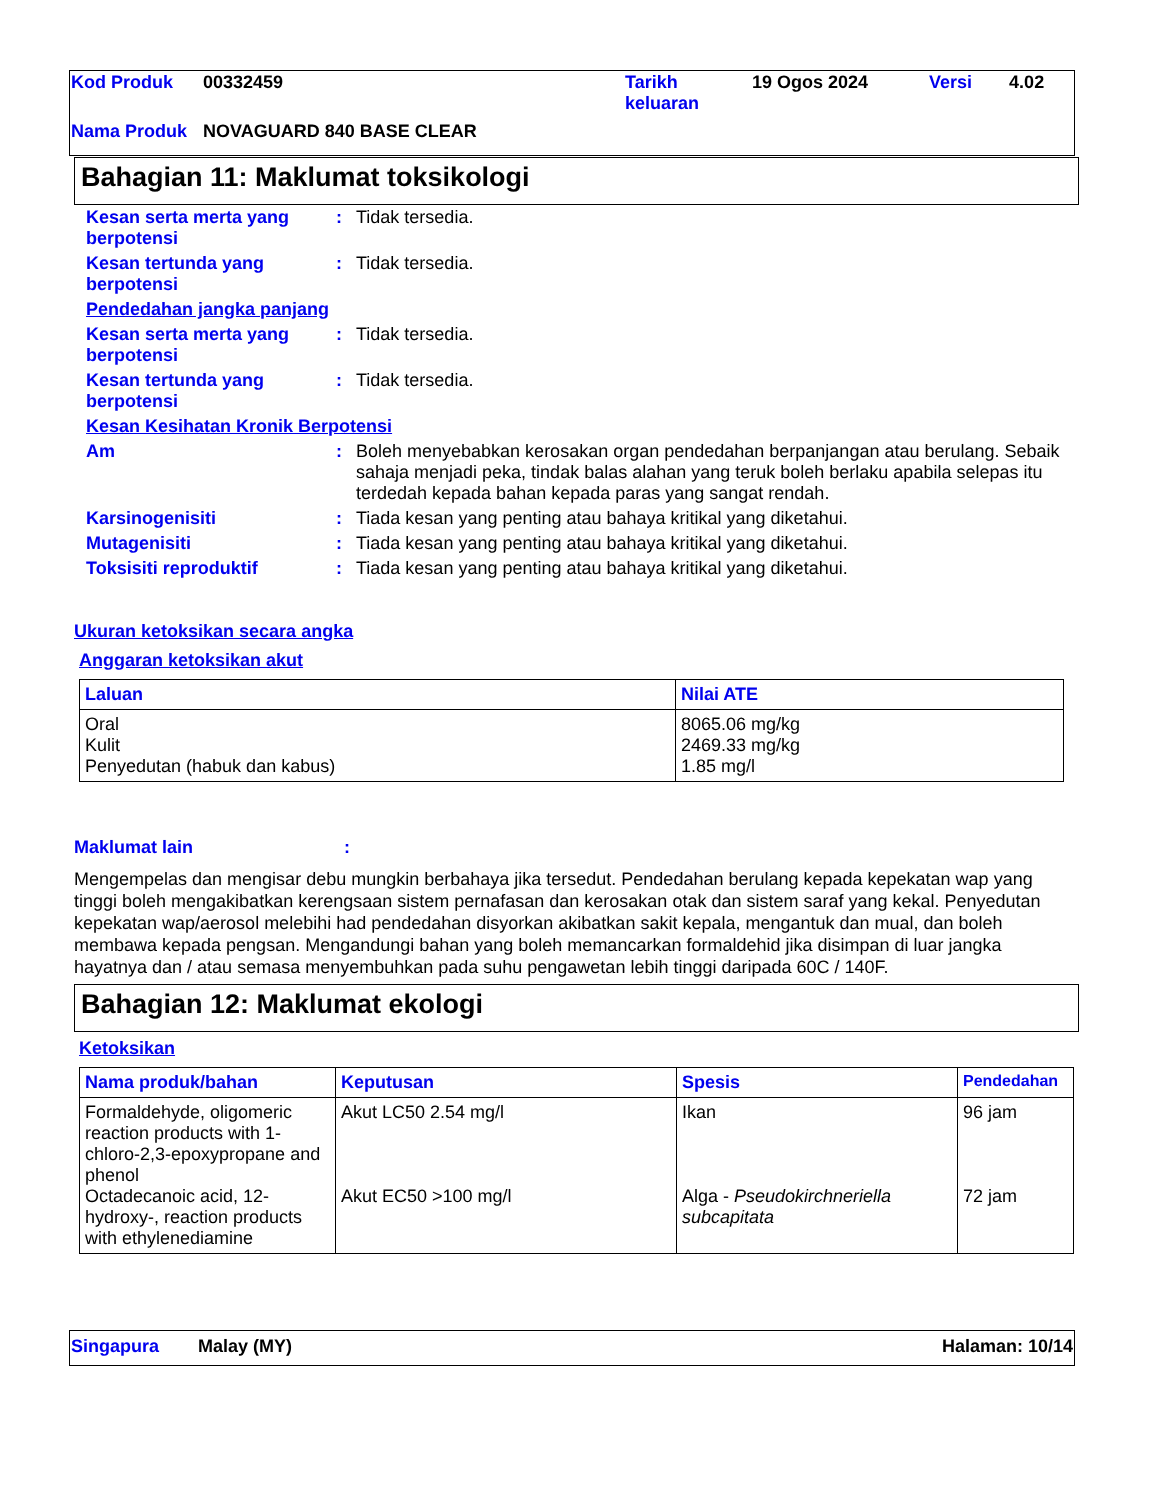| Kod Produk | 00332459 | Tarikh keluaran | 19 Ogos 2024 | Versi | 4.02 |
| Nama Produk | NOVAGUARD 840 BASE CLEAR | | | | |
Bahagian 11: Maklumat toksikologi
| Kesan serta merta yang berpotensi | : | Tidak tersedia. |
| Kesan tertunda yang berpotensi | : | Tidak tersedia. |
| Pendedahan jangka panjang | | |
| Kesan serta merta yang berpotensi | : | Tidak tersedia. |
| Kesan tertunda yang berpotensi | : | Tidak tersedia. |
| Kesan Kesihatan Kronik Berpotensi | | |
| Am | : | Boleh menyebabkan kerosakan organ pendedahan berpanjangan atau berulang. Sebaik sahaja menjadi peka, tindak balas alahan yang teruk boleh berlaku apabila selepas itu terdedah kepada bahan kepada paras yang sangat rendah. |
| Karsinogenisiti | : | Tiada kesan yang penting atau bahaya kritikal yang diketahui. |
| Mutagenisiti | : | Tiada kesan yang penting atau bahaya kritikal yang diketahui. |
| Toksisiti reproduktif | : | Tiada kesan yang penting atau bahaya kritikal yang diketahui. |
Ukuran ketoksikan secara angka
Anggaran ketoksikan akut
| Laluan | Nilai ATE |
| --- | --- |
| Oral Kulit Penyedutan (habuk dan kabus) | 8065.06 mg/kg 2469.33 mg/kg 1.85 mg/l |
Maklumat lain:
Mengempelas dan mengisar debu mungkin berbahaya jika tersedut. Pendedahan berulang kepada kepekatan wap yang tinggi boleh mengakibatkan kerengsaan sistem pernafasan dan kerosakan otak dan sistem saraf yang kekal. Penyedutan kepekatan wap/aerosol melebihi had pendedahan disyorkan akibatkan sakit kepala, mengantuk dan mual, dan boleh membawa kepada pengsan. Mengandungi bahan yang boleh memancarkan formaldehid jika disimpan di luar jangka hayatnya dan / atau semasa menyembuhkan pada suhu pengawetan lebih tinggi daripada 60C / 140F.
Bahagian 12: Maklumat ekologi
Ketoksikan
| Nama produk/bahan | Keputusan | Spesis | Pendedahan |
| --- | --- | --- | --- |
| Formaldehyde, oligomeric reaction products with 1-chloro-2,3-epoxypropane and phenol Octadecanoic acid, 12-hydroxy-, reaction products with ethylenediamine | Akut LC50 2.54 mg/l Akut EC50 >100 mg/l | Ikan Alga - Pseudokirchneriella subcapitata | 96 jam 72 jam |
| Singapura | Malay (MY) | Halaman: 10/14 |